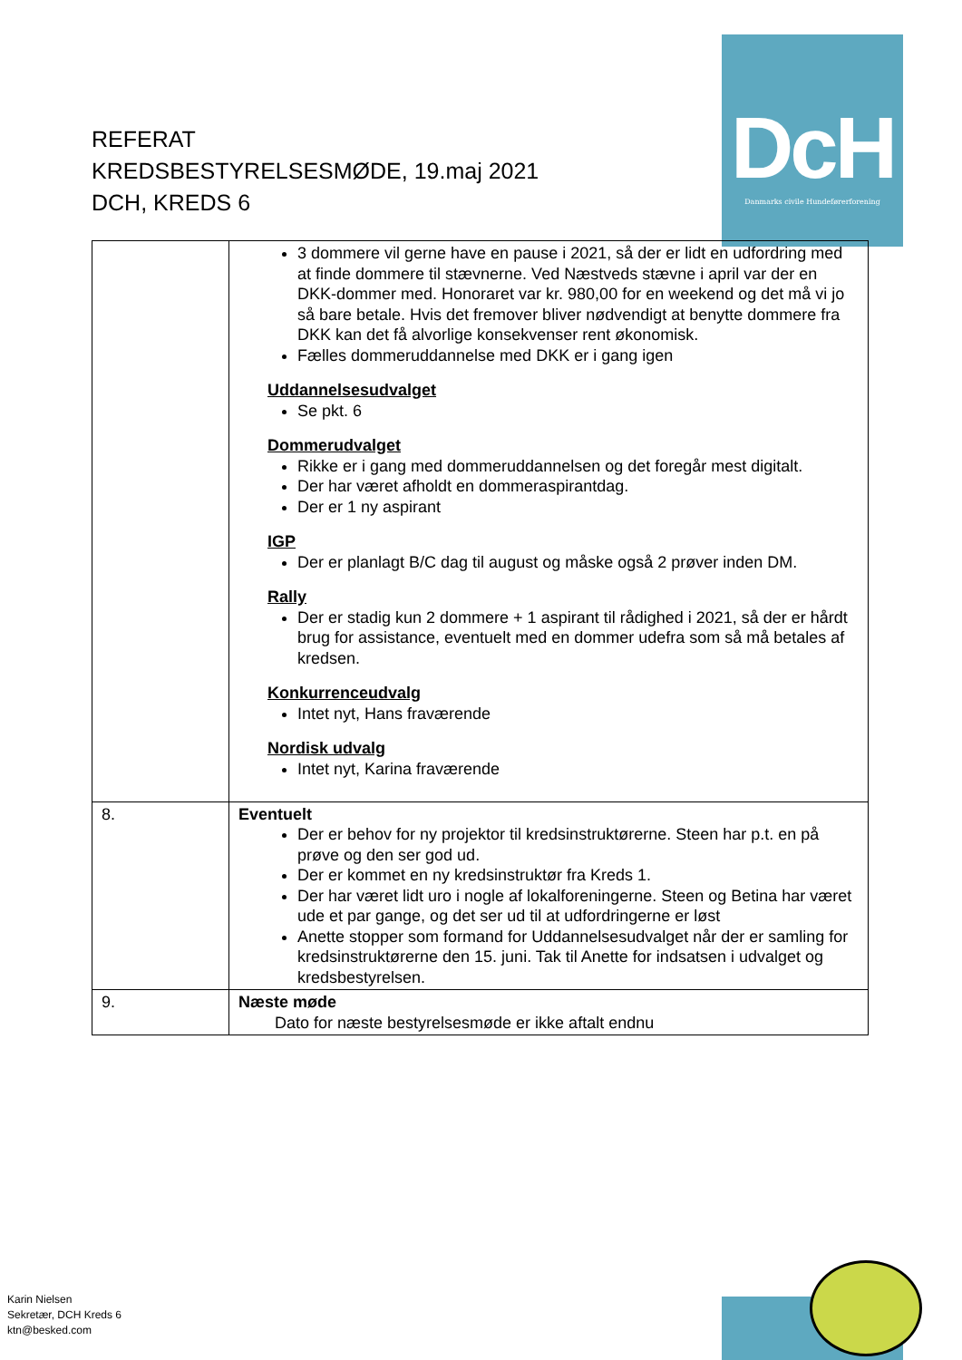DcH
Danmarks civile Hundeførerforening
REFERAT
KREDSBESTYRELSESMØDE, 19.maj 2021
DCH, KREDS 6
| | 3 dommere vil gerne have en pause i 2021, så der er lidt en udfordring med at finde dommere til stævnerne. Ved Næstveds stævne i april var der en DKK-dommer med. Honoraret var kr. 980,00 for en weekend og det må vi jo så bare betale. Hvis det fremover bliver nødvendigt at benytte dommere fra DKK kan det få alvorlige konsekvenser rent økonomisk. Fælles dommeruddannelse med DKK er i gang igen Uddannelsesudvalget Se pkt. 6 Dommerudvalget Rikke er i gang med dommeruddannelsen og det foregår mest digitalt. Der har været afholdt en dommeraspirantdag. Der er 1 ny aspirant IGP Der er planlagt B/C dag til august og måske også 2 prøver inden DM. Rally Der er stadig kun 2 dommere + 1 aspirant til rådighed i 2021, så der er hårdt brug for assistance, eventuelt med en dommer udefra som så må betales af kredsen. Konkurrenceudvalg Intet nyt, Hans fraværende Nordisk udvalg Intet nyt, Karina fraværende |
| 8. | Eventuelt Der er behov for ny projektor til kredsinstruktørerne. Steen har p.t. en på prøve og den ser god ud. Der er kommet en ny kredsinstruktør fra Kreds 1. Der har været lidt uro i nogle af lokalforeningerne. Steen og Betina har været ude et par gange, og det ser ud til at udfordringerne er løst Anette stopper som formand for Uddannelsesudvalget når der er samling for kredsinstruktørerne den 15. juni. Tak til Anette for indsatsen i udvalget og kredsbestyrelsen. |
| 9. | Næste møde Dato for næste bestyrelsesmøde er ikke aftalt endnu |
Karin Nielsen
Sekretær, DCH Kreds 6
ktn@besked.com